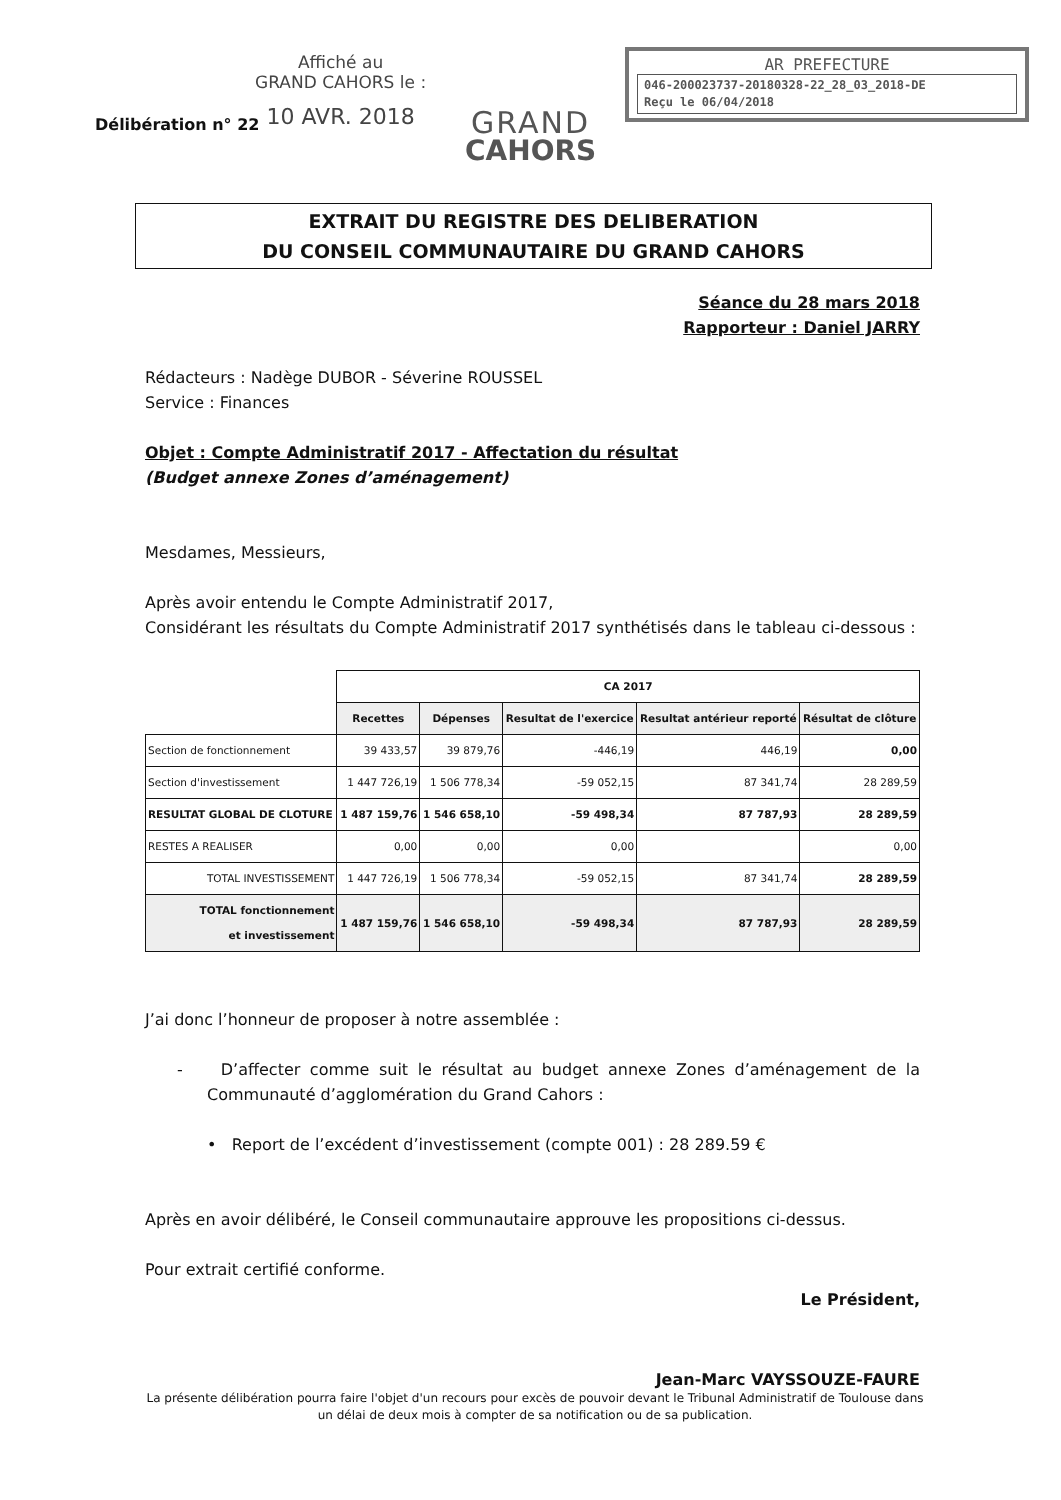Affiché au
GRAND CAHORS le :
10 AVR. 2018
Délibération n° 22
GRAND
CAHORS
AR PREFECTURE
046-200023737-20180328-22_28_03_2018-DE
Reçu le 06/04/2018
EXTRAIT DU REGISTRE DES DELIBERATION
DU CONSEIL COMMUNAUTAIRE DU GRAND CAHORS
Séance du 28 mars 2018
Rapporteur : Daniel JARRY
Rédacteurs : Nadège DUBOR - Séverine ROUSSEL
Service : Finances
Objet : Compte Administratif 2017 - Affectation du résultat
(Budget annexe Zones d’aménagement)
Mesdames, Messieurs,
Après avoir entendu le Compte Administratif 2017,
Considérant les résultats du Compte Administratif 2017 synthétisés dans le tableau ci-dessous :
| | CA 2017 | | | | |
| | Recettes | Dépenses | Resultat de l'exercice | Resultat antérieur reporté | Résultat de clôture |
| Section de fonctionnement | 39 433,57 | 39 879,76 | -446,19 | 446,19 | 0,00 |
| Section d'investissement | 1 447 726,19 | 1 506 778,34 | -59 052,15 | 87 341,74 | 28 289,59 |
| RESULTAT GLOBAL DE CLOTURE | 1 487 159,76 | 1 546 658,10 | -59 498,34 | 87 787,93 | 28 289,59 |
| RESTES A REALISER | 0,00 | 0,00 | 0,00 | | 0,00 |
| TOTAL INVESTISSEMENT | 1 447 726,19 | 1 506 778,34 | -59 052,15 | 87 341,74 | 28 289,59 |
| TOTAL fonctionnement et investissement | 1 487 159,76 | 1 546 658,10 | -59 498,34 | 87 787,93 | 28 289,59 |
J’ai donc l’honneur de proposer à notre assemblée :
- D’affecter comme suit le résultat au budget annexe Zones d’aménagement de la Communauté d’agglomération du Grand Cahors :
• Report de l’excédent d’investissement (compte 001) : 28 289.59 €
Après en avoir délibéré, le Conseil communautaire approuve les propositions ci-dessus.
Pour extrait certifié conforme.
Le Président,
Jean-Marc VAYSSOUZE-FAURE
La présente délibération pourra faire l'objet d'un recours pour excès de pouvoir devant le Tribunal Administratif de Toulouse dans un délai de deux mois à compter de sa notification ou de sa publication.